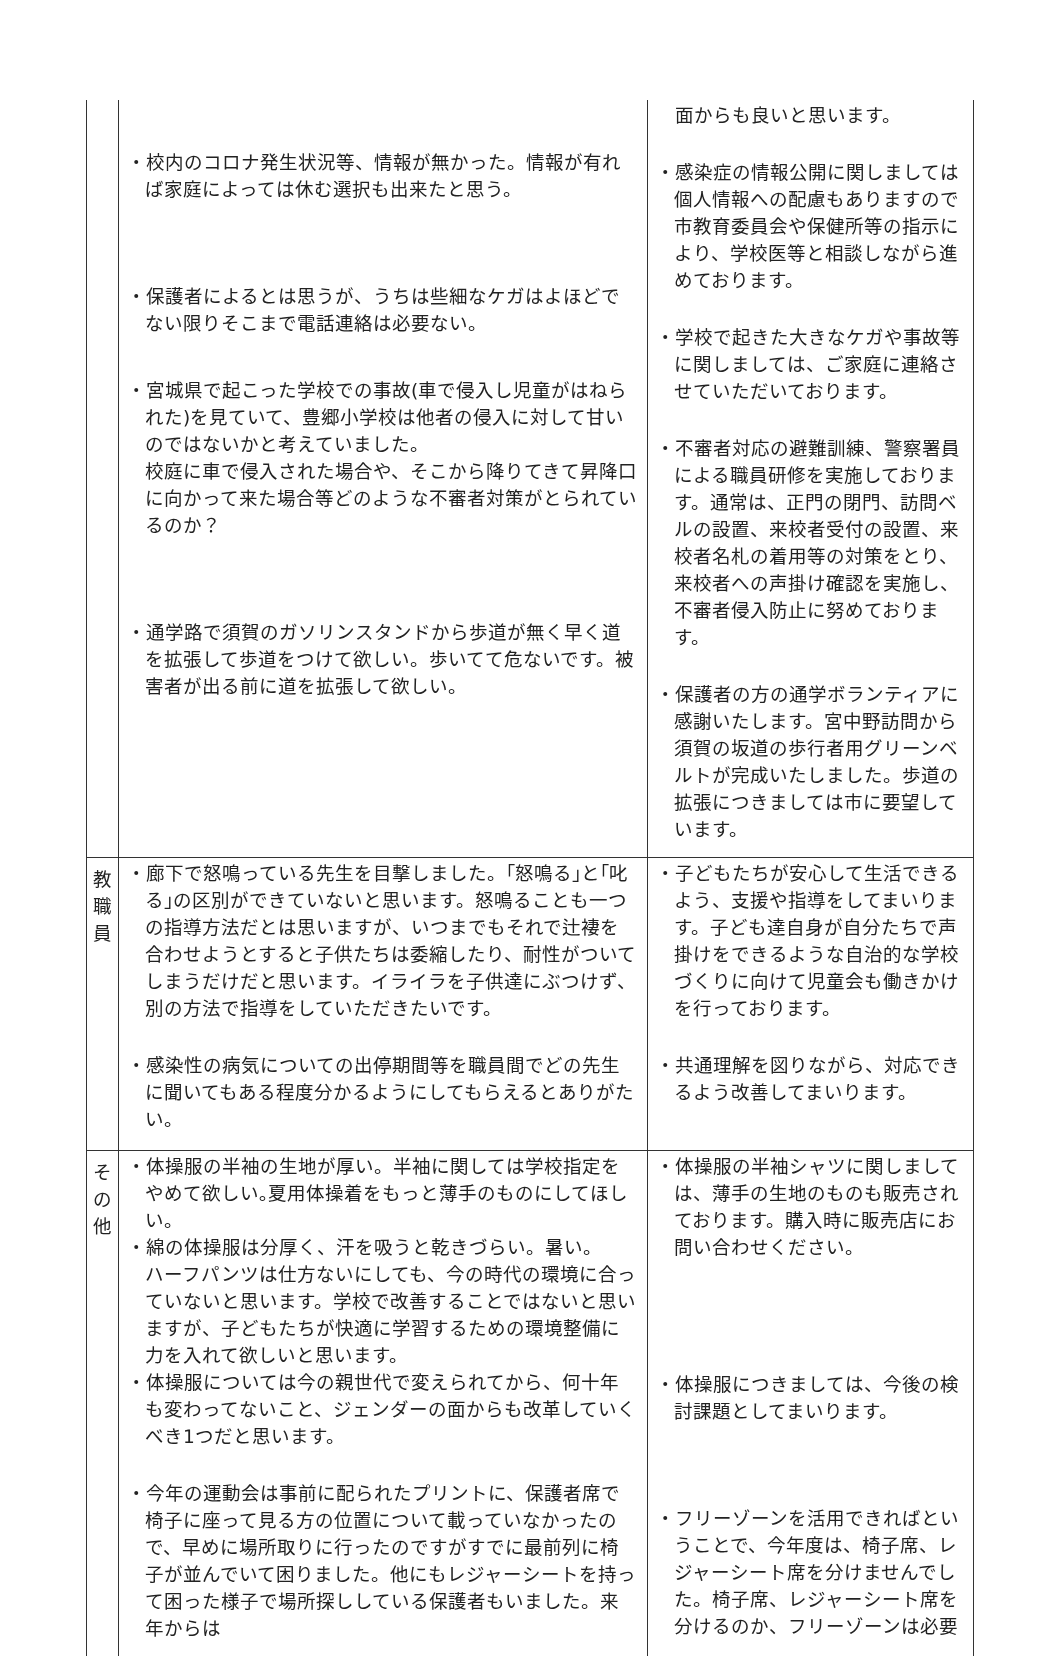| | ・校内のコロナ発生状況等、情報が無かった。情報が有れば家庭によっては休む選択も出来たと思う。 ・保護者によるとは思うが、うちは些細なケガはよほどでない限りそこまで電話連絡は必要ない。 ・宮城県で起こった学校での事故(車で侵入し児童がはねられた)を見ていて、豊郷小学校は他者の侵入に対して甘いのではないかと考えていました。 校庭に車で侵入された場合や、そこから降りてきて昇降口に向かって来た場合等どのような不審者対策がとられているのか？ ・通学路で須賀のガソリンスタンドから歩道が無く早く道を拡張して歩道をつけて欲しい。歩いてて危ないです。被害者が出る前に道を拡張して欲しい。 | 面からも良いと思います。 ・感染症の情報公開に関しましては個人情報への配慮もありますので市教育委員会や保健所等の指示により、学校医等と相談しながら進めております。 ・学校で起きた大きなケガや事故等に関しましては、ご家庭に連絡させていただいております。 ・不審者対応の避難訓練、警察署員による職員研修を実施しております。通常は、正門の閉門、訪問ベルの設置、来校者受付の設置、来校者名札の着用等の対策をとり、来校者への声掛け確認を実施し、不審者侵入防止に努めております。 ・保護者の方の通学ボランティアに感謝いたします。宮中野訪問から須賀の坂道の歩行者用グリーンベルトが完成いたしました。歩道の拡張につきましては市に要望しています。 |
| 教職員 | ・廊下で怒鳴っている先生を目撃しました。｢怒鳴る｣と｢叱る｣の区別ができていないと思います。怒鳴ることも一つの指導方法だとは思いますが、いつまでもそれで辻褄を合わせようとすると子供たちは委縮したり、耐性がついてしまうだけだと思います。イライラを子供達にぶつけず、別の方法で指導をしていただきたいです。 ・感染性の病気についての出停期間等を職員間でどの先生に聞いてもある程度分かるようにしてもらえるとありがたい。 | ・子どもたちが安心して生活できるよう、支援や指導をしてまいります。子ども達自身が自分たちで声掛けをできるような自治的な学校づくりに向けて児童会も働きかけを行っております。 ・共通理解を図りながら、対応できるよう改善してまいります。 |
| その他 | ・体操服の半袖の生地が厚い。半袖に関しては学校指定をやめて欲しい｡夏用体操着をもっと薄手のものにしてほしい。 ・綿の体操服は分厚く、汗を吸うと乾きづらい。暑い。 ハーフパンツは仕方ないにしても、今の時代の環境に合っていないと思います。学校で改善することではないと思いますが、子どもたちが快適に学習するための環境整備に力を入れて欲しいと思います。 ・体操服については今の親世代で変えられてから、何十年も変わってないこと、ジェンダーの面からも改革していくべき1つだと思います。 ・今年の運動会は事前に配られたプリントに、保護者席で椅子に座って見る方の位置について載っていなかったので、早めに場所取りに行ったのですがすでに最前列に椅子が並んでいて困りました。他にもレジャーシートを持って困った様子で場所探ししている保護者もいました。来年からは | ・体操服の半袖シャツに関しましては、薄手の生地のものも販売されております。購入時に販売店にお問い合わせください。 ・体操服につきましては、今後の検討課題としてまいります。 ・フリーゾーンを活用できればということで、今年度は、椅子席、レジャーシート席を分けませんでした。椅子席、レジャーシート席を分けるのか、フリーゾーンは必要 |